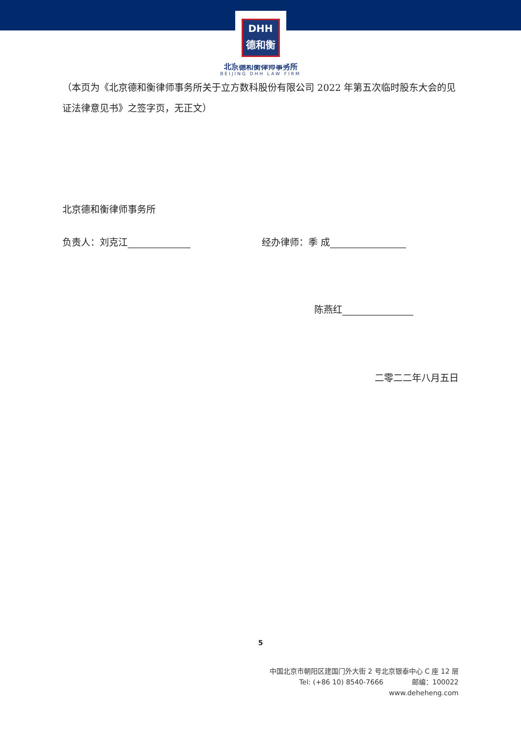DHH
德和衡
北京德和衡律师事务所
BEIJING DHH LAW FIRM
（本页为《北京德和衡律师事务所关于立方数科股份有限公司 2022 年第五次临时股东大会的见证法律意见书》之签字页，无正文）
北京德和衡律师事务所
负责人：刘克江 经办律师：季 成
陈燕红
二零二二年八月五日
5
中国北京市朝阳区建国门外大街 2 号北京银泰中心 C 座 12 层
Tel: (+86 10) 8540-7666 邮编：100022
www.deheheng.com